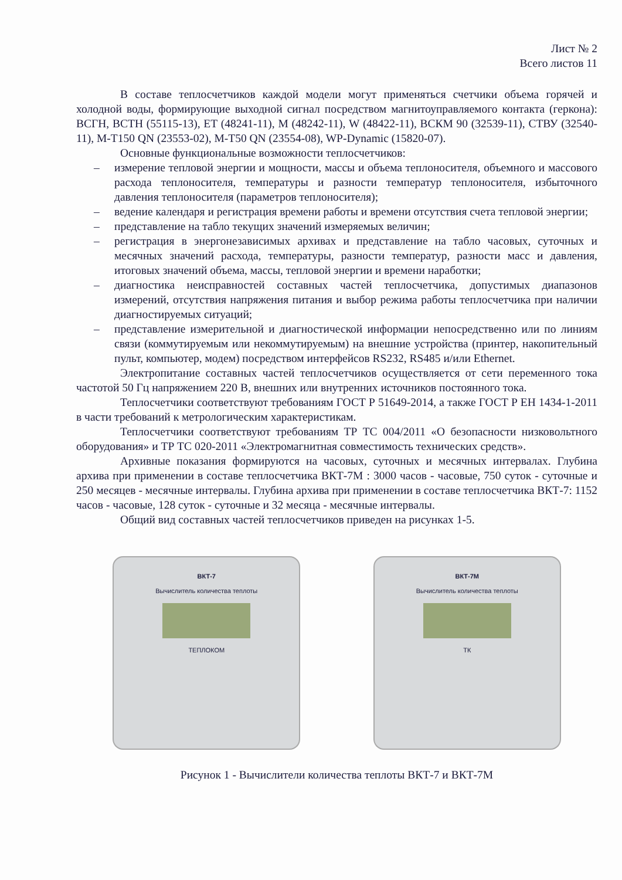Лист № 2
Всего листов 11
В составе теплосчетчиков каждой модели могут применяться счетчики объема горячей и холодной воды, формирующие выходной сигнал посредством магнитоуправляемого контакта (геркона): ВСГН, ВСТН (55115-13), ЕТ (48241-11), М (48242-11), W (48422-11), ВСКМ 90 (32539-11), СТВУ (32540-11), М-Т150 QN (23553-02), М-Т50 QN (23554-08), WP-Dynamic (15820-07).
Основные функциональные возможности теплосчетчиков:
– измерение тепловой энергии и мощности, массы и объема теплоносителя, объемного и массового расхода теплоносителя, температуры и разности температур теплоносителя, избыточного давления теплоносителя (параметров теплоносителя);
– ведение календаря и регистрация времени работы и времени отсутствия счета тепловой энергии;
– представление на табло текущих значений измеряемых величин;
– регистрация в энергонезависимых архивах и представление на табло часовых, суточных и месячных значений расхода, температуры, разности температур, разности масс и давления, итоговых значений объема, массы, тепловой энергии и времени наработки;
– диагностика неисправностей составных частей теплосчетчика, допустимых диапазонов измерений, отсутствия напряжения питания и выбор режима работы теплосчетчика при наличии диагностируемых ситуаций;
– представление измерительной и диагностической информации непосредственно или по линиям связи (коммутируемым или некоммутируемым) на внешние устройства (принтер, накопительный пульт, компьютер, модем) посредством интерфейсов RS232, RS485 и/или Ethernet.
Электропитание составных частей теплосчетчиков осуществляется от сети переменного тока частотой 50 Гц напряжением 220 В, внешних или внутренних источников постоянного тока.
Теплосчетчики соответствуют требованиям ГОСТ Р 51649-2014, а также ГОСТ Р ЕН 1434-1-2011 в части требований к метрологическим характеристикам.
Теплосчетчики соответствуют требованиям ТР ТС 004/2011 «О безопасности низковольтного оборудования» и ТР ТС 020-2011 «Электромагнитная совместимость технических средств».
Архивные показания формируются на часовых, суточных и месячных интервалах. Глубина архива при применении в составе теплосчетчика ВКТ-7М : 3000 часов - часовые, 750 суток - суточные и 250 месяцев - месячные интервалы. Глубина архива при применении в составе теплосчетчика ВКТ-7: 1152 часов - часовые, 128 суток - суточные и 32 месяца - месячные интервалы.
Общий вид составных частей теплосчетчиков приведен на рисунках 1-5.
ВКТ-7
Вычислитель количества теплоты
ТЕПЛОКОМ
ВКТ-7М
Вычислитель количества теплоты
ТК
Рисунок 1 - Вычислители количества теплоты ВКТ-7 и ВКТ-7М